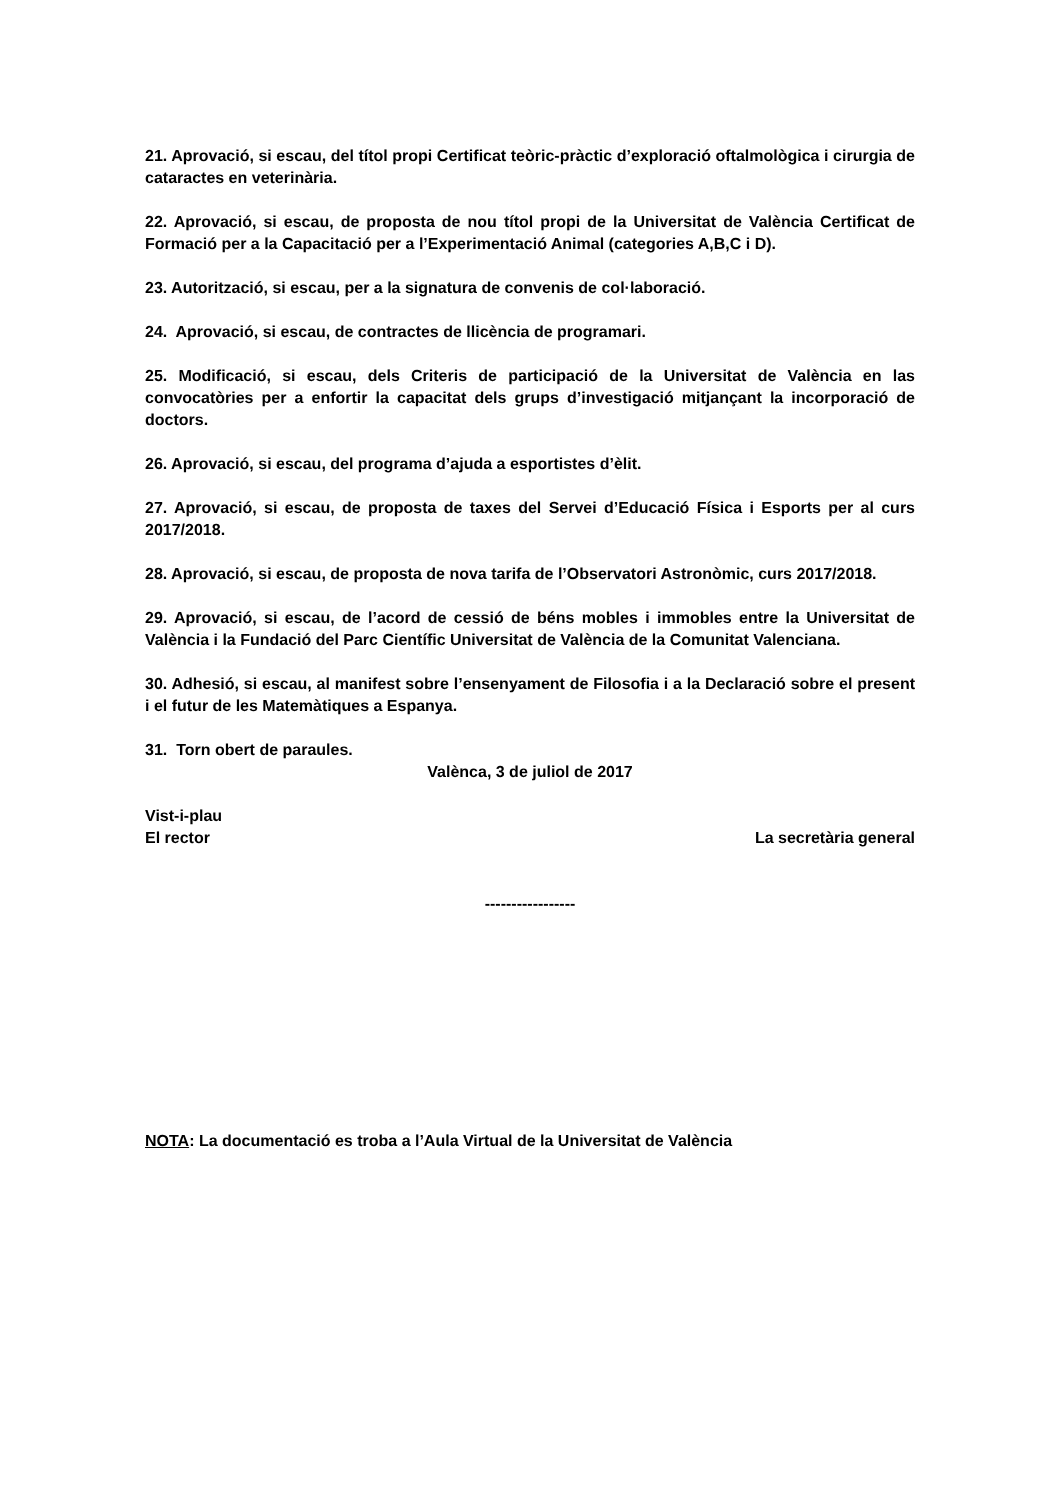21. Aprovació, si escau, del títol propi Certificat teòric-pràctic d’exploració oftalmològica i cirurgia de cataractes en veterinària.
22. Aprovació, si escau, de proposta de nou títol propi de la Universitat de València Certificat de Formació per a la Capacitació per a l’Experimentació Animal (categories A,B,C i D).
23. Autorització, si escau, per a la signatura de convenis de col·laboració.
24. Aprovació, si escau, de contractes de llicència de programari.
25. Modificació, si escau, dels Criteris de participació de la Universitat de València en las convocatòries per a enfortir la capacitat dels grups d’investigació mitjançant la incorporació de doctors.
26. Aprovació, si escau, del programa d’ajuda a esportistes d’èlit.
27. Aprovació, si escau, de proposta de taxes del Servei d’Educació Física i Esports per al curs 2017/2018.
28. Aprovació, si escau, de proposta de nova tarifa de l’Observatori Astronòmic, curs 2017/2018.
29. Aprovació, si escau, de l’acord de cessió de béns mobles i immobles entre la Universitat de València i la Fundació del Parc Científic Universitat de València de la Comunitat Valenciana.
30. Adhesió, si escau, al manifest sobre l’ensenyament de Filosofia i a la Declaració sobre el present i el futur de les Matemàtiques a Espanya.
31. Torn obert de paraules.
Valènca, 3 de juliol de 2017
Vist-i-plau
El rector
La secretària general
-----------------
NOTA: La documentació es troba a l’Aula Virtual de la Universitat de València